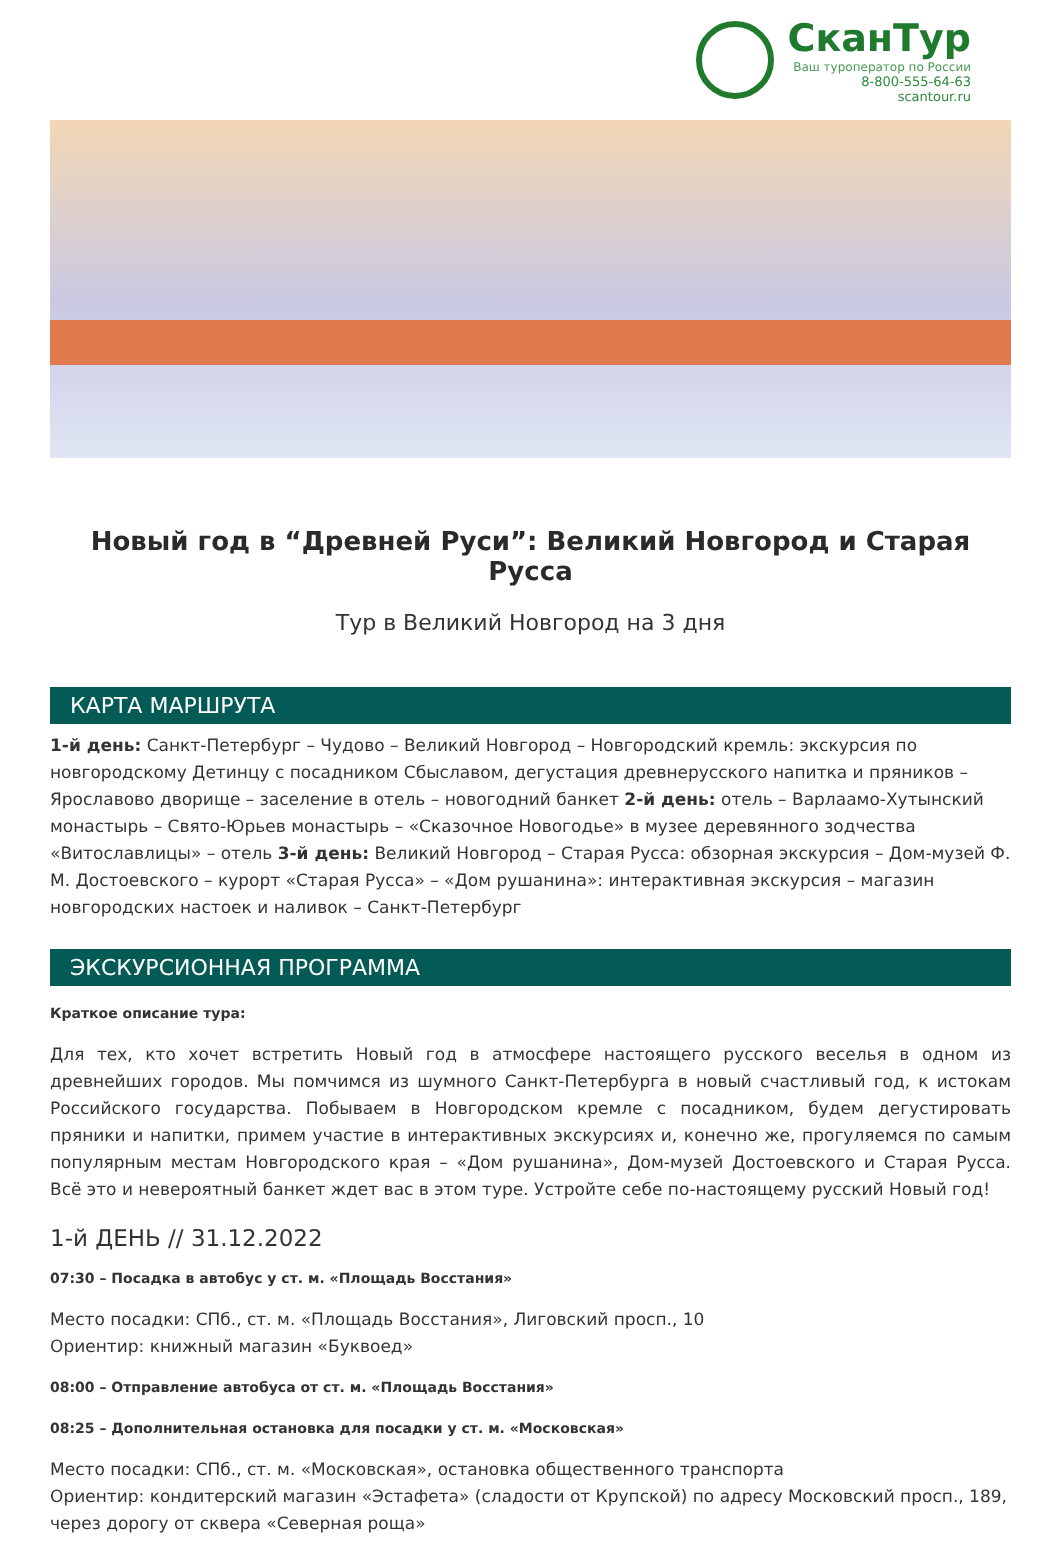СканТур
Ваш туроператор по России
8-800-555-64-63
scantour.ru
Новый год в “Древней Руси”: Великий Новгород и Старая Русса
Тур в Великий Новгород на 3 дня
КАРТА МАРШРУТА
1-й день: Санкт-Петербург – Чудово – Великий Новгород – Новгородский кремль: экскурсия по новгородскому Детинцу с посадником Сбыславом, дегустация древнерусского напитка и пряников – Ярославово дворище – заселение в отель – новогодний банкет 2-й день: отель – Варлаамо-Хутынский монастырь – Свято-Юрьев монастырь – «Сказочное Новогодье» в музее деревянного зодчества «Витославлицы» – отель 3-й день: Великий Новгород – Старая Русса: обзорная экскурсия – Дом-музей Ф. М. Достоевского – курорт «Старая Русса» – «Дом рушанина»: интерактивная экскурсия – магазин новгородских настоек и наливок – Санкт-Петербург
ЭКСКУРСИОННАЯ ПРОГРАММА
Краткое описание тура:
Для тех, кто хочет встретить Новый год в атмосфере настоящего русского веселья в одном из древнейших городов. Мы помчимся из шумного Санкт-Петербурга в новый счастливый год, к истокам Российского государства. Побываем в Новгородском кремле с посадником, будем дегустировать пряники и напитки, примем участие в интерактивных экскурсиях и, конечно же, прогуляемся по самым популярным местам Новгородского края – «Дом рушанина», Дом-музей Достоевского и Старая Русса. Всё это и невероятный банкет ждет вас в этом туре. Устройте себе по-настоящему русский Новый год!
1-й ДЕНЬ // 31.12.2022
07:30 – Посадка в автобус у ст. м. «Площадь Восстания»
Место посадки: СПб., ст. м. «Площадь Восстания», Лиговский просп., 10
Ориентир: книжный магазин «Буквоед»
08:00 – Отправление автобуса от ст. м. «Площадь Восстания»
08:25 – Дополнительная остановка для посадки у ст. м. «Московская»
Место посадки: СПб., ст. м. «Московская», остановка общественного транспорта
Ориентир: кондитерский магазин «Эстафета» (сладости от Крупской) по адресу Московский просп., 189, через дорогу от сквера «Северная роща»